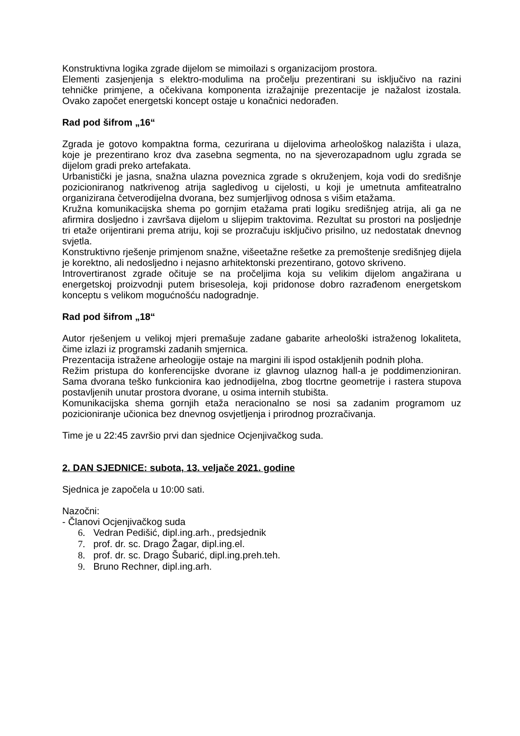Konstruktivna logika zgrade dijelom se mimoilazi s organizacijom prostora.
Elementi zasjenjenja s elektro-modulima na pročelju prezentirani su isključivo na razini tehničke primjene, a očekivana komponenta izražajnije prezentacije je nažalost izostala. Ovako započet energetski koncept ostaje u konačnici nedorađen.
Rad pod šifrom „16“
Zgrada je gotovo kompaktna forma, cezurirana u dijelovima arheološkog nalazišta i ulaza, koje je prezentirano kroz dva zasebna segmenta, no na sjeverozapadnom uglu zgrada se dijelom gradi preko artefakata.
Urbanistički je jasna, snažna ulazna poveznica zgrade s okruženjem, koja vodi do središnje pozicioniranog natkrivenog atrija sagledivog u cijelosti, u koji je umetnuta amfiteatralno organizirana četverodijelna dvorana, bez sumjerljivog odnosa s višim etažama.
Kružna komunikacijska shema po gornjim etažama prati logiku središnjeg atrija, ali ga ne afirmira dosljedno i završava dijelom u slijepim traktovima. Rezultat su prostori na posljednje tri etaže orijentirani prema atriju, koji se prozračuju isključivo prisilno, uz nedostatak dnevnog svjetla.
Konstruktivno rješenje primjenom snažne, višeetažne rešetke za premoštenje središnjeg dijela je korektno, ali nedosljedno i nejasno arhitektonski prezentirano, gotovo skriveno.
Introvertiranost zgrade očituje se na pročeljima koja su velikim dijelom angažirana u energetskoj proizvodnji putem brisesoleja, koji pridonose dobro razrađenom energetskom konceptu s velikom mogućnošću nadogradnje.
Rad pod šifrom „18“
Autor rješenjem u velikoj mjeri premašuje zadane gabarite arheološki istraženog lokaliteta, čime izlazi iz programski zadanih smjernica.
Prezentacija istražene arheologije ostaje na margini ili ispod ostakljenih podnih ploha.
Režim pristupa do konferencijske dvorane iz glavnog ulaznog hall-a je poddimenzioniran. Sama dvorana teško funkcionira kao jednodijelna, zbog tlocrtne geometrije i rastera stupova postavljenih unutar prostora dvorane, u osima internih stubišta.
Komunikacijska shema gornjih etaža neracionalno se nosi sa zadanim programom uz pozicioniranje učionica bez dnevnog osvjetljenja i prirodnog prozračivanja.
Time je u 22:45 završio prvi dan sjednice Ocjenjivačkog suda.
2. DAN SJEDNICE: subota, 13. veljače 2021. godine
Sjednica je započela u 10:00 sati.
Nazočni:
- Članovi Ocjenjivačkog suda
6. Vedran Pedišić, dipl.ing.arh., predsjednik
7. prof. dr. sc. Drago Žagar, dipl.ing.el.
8. prof. dr. sc. Drago Šubarić, dipl.ing.preh.teh.
9. Bruno Rechner, dipl.ing.arh.